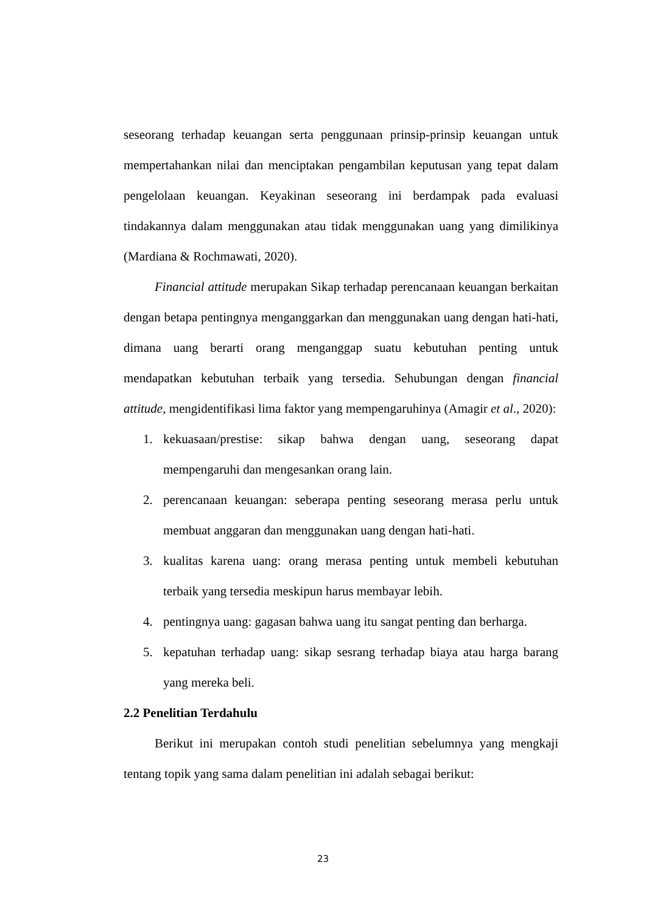seseorang terhadap keuangan serta penggunaan prinsip-prinsip keuangan untuk mempertahankan nilai dan menciptakan pengambilan keputusan yang tepat dalam pengelolaan keuangan. Keyakinan seseorang ini berdampak pada evaluasi tindakannya dalam menggunakan atau tidak menggunakan uang yang dimilikinya (Mardiana & Rochmawati, 2020).
Financial attitude merupakan Sikap terhadap perencanaan keuangan berkaitan dengan betapa pentingnya menganggarkan dan menggunakan uang dengan hati-hati, dimana uang berarti orang menganggap suatu kebutuhan penting untuk mendapatkan kebutuhan terbaik yang tersedia. Sehubungan dengan financial attitude, mengidentifikasi lima faktor yang mempengaruhinya (Amagir et al., 2020):
1. kekuasaan/prestise: sikap bahwa dengan uang, seseorang dapat mempengaruhi dan mengesankan orang lain.
2. perencanaan keuangan: seberapa penting seseorang merasa perlu untuk membuat anggaran dan menggunakan uang dengan hati-hati.
3. kualitas karena uang: orang merasa penting untuk membeli kebutuhan terbaik yang tersedia meskipun harus membayar lebih.
4. pentingnya uang: gagasan bahwa uang itu sangat penting dan berharga.
5. kepatuhan terhadap uang: sikap sesrang terhadap biaya atau harga barang yang mereka beli.
2.2 Penelitian Terdahulu
Berikut ini merupakan contoh studi penelitian sebelumnya yang mengkaji tentang topik yang sama dalam penelitian ini adalah sebagai berikut:
23